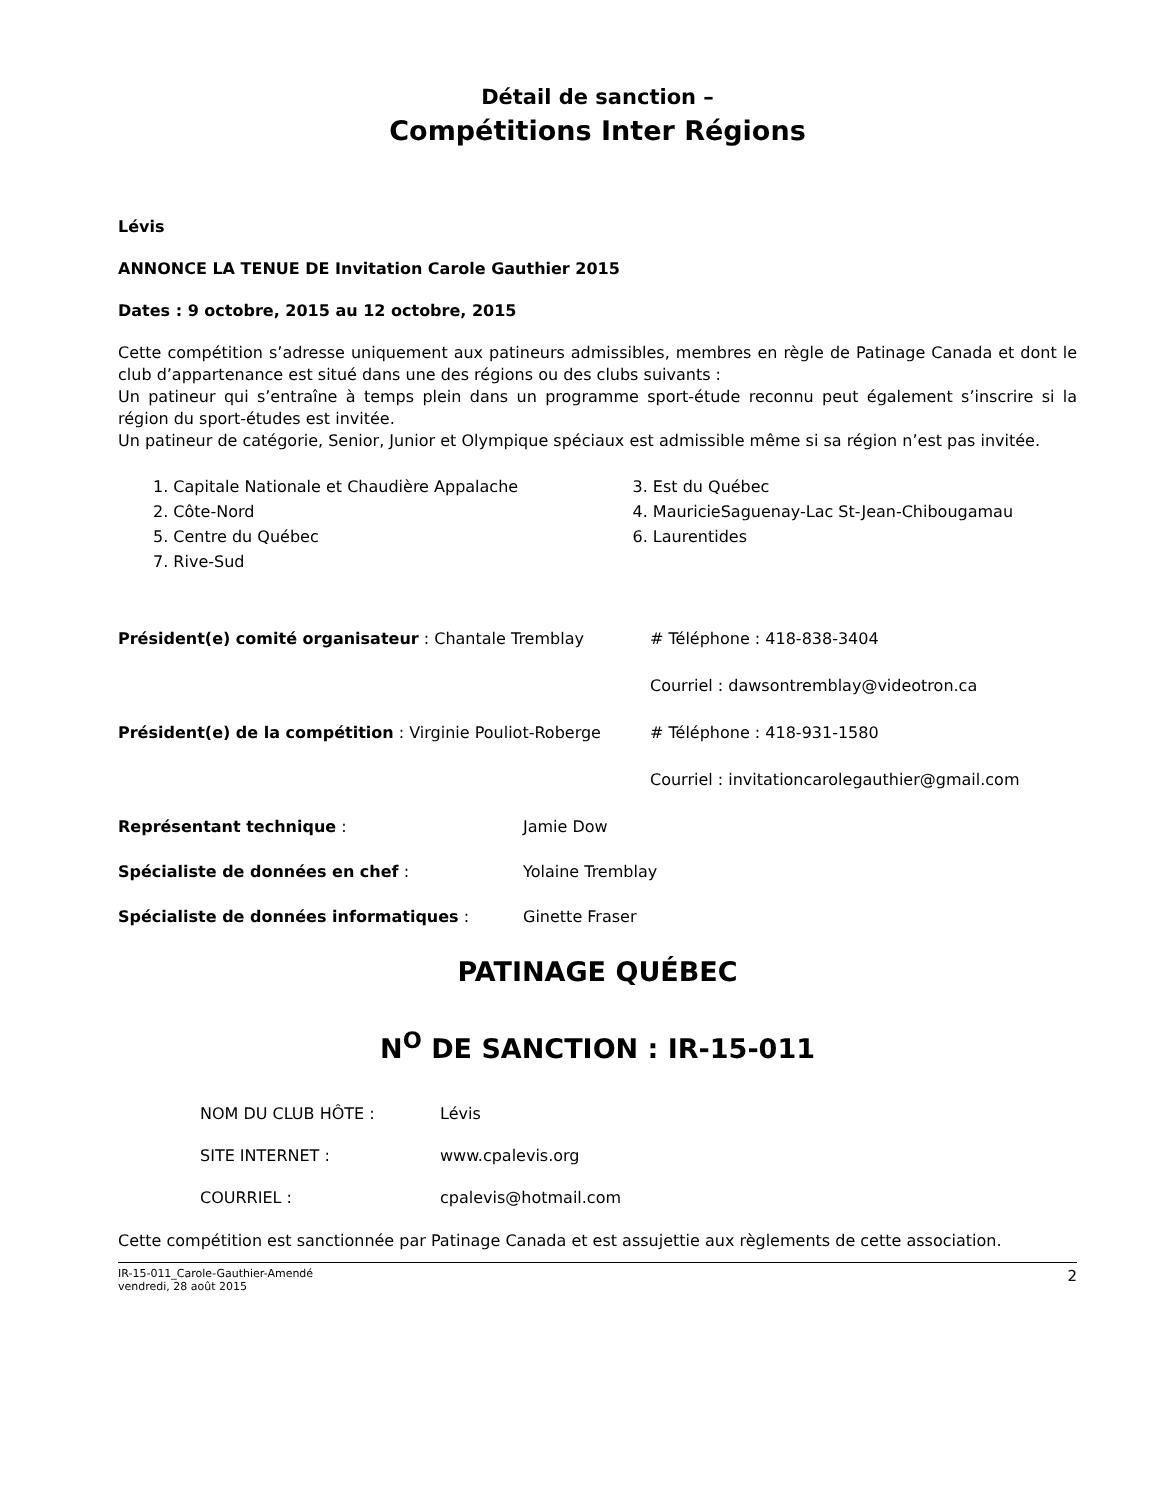Détail de sanction –
Compétitions Inter Régions
Lévis
ANNONCE LA TENUE DE Invitation Carole Gauthier 2015
Dates : 9 octobre, 2015 au 12 octobre, 2015
Cette compétition s’adresse uniquement aux patineurs admissibles, membres en règle de Patinage Canada et dont le club d’appartenance est situé dans une des régions ou des clubs suivants :
Un patineur qui s’entraîne à temps plein dans un programme sport-étude reconnu peut également s’inscrire si la région du sport-études est invitée.
Un patineur de catégorie, Senior, Junior et Olympique spéciaux est admissible même si sa région n’est pas invitée.
1. Capitale Nationale et Chaudière Appalache
2. Côte-Nord
5. Centre du Québec
7. Rive-Sud
3. Est du Québec
4. MauricieSaguenay-Lac St-Jean-Chibougamau
6. Laurentides
Président(e) comité organisateur : Chantale Tremblay # Téléphone : 418-838-3404
Courriel : dawsontremblay@videotron.ca
Président(e) de la compétition : Virginie Pouliot-Roberge # Téléphone : 418-931-1580
Courriel : invitationcarolegauthier@gmail.com
Représentant technique : Jamie Dow
Spécialiste de données en chef : Yolaine Tremblay
Spécialiste de données informatiques : Ginette Fraser
PATINAGE QUÉBEC
N<sup>O</sup> DE SANCTION : IR-15-011
NOM DU CLUB HÔTE : Lévis
SITE INTERNET : www.cpalevis.org
COURRIEL : cpalevis@hotmail.com
Cette compétition est sanctionnée par Patinage Canada et est assujettie aux règlements de cette association.
IR-15-011_Carole-Gauthier-Amendé
vendredi, 28 août 2015 2